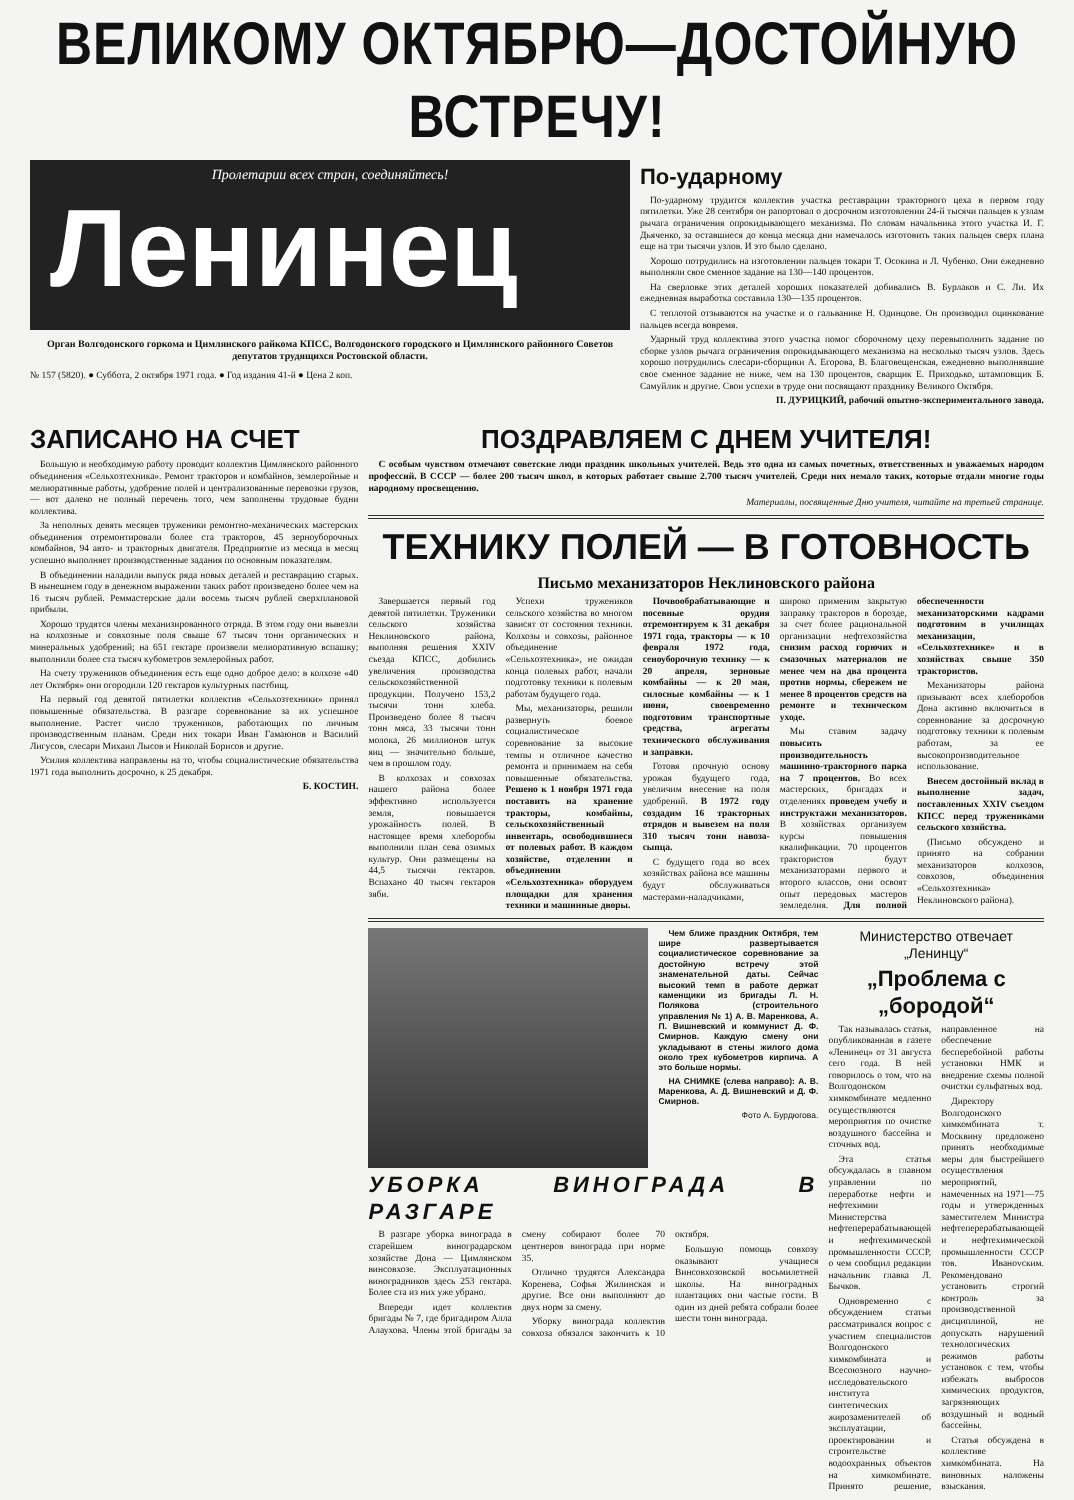ВЕЛИКОМУ ОКТЯБРЮ—ДОСТОЙНУЮ ВСТРЕЧУ!
Пролетарии всех стран, соединяйтесь!
Ленинец
Орган Волгодонского горкома и Цимлянского райкома КПСС, Волгодонского городского и Цимлянского районного Советов депутатов трудящихся Ростовской области.
№ 157 (5820). ● Суббота, 2 октября 1971 года. ● Год издания 41-й ● Цена 2 коп.
По-ударному
По-ударному трудится коллектив участка реставрации тракторного цеха в первом году пятилетки. Уже 28 сентября он рапортовал о досрочном изготовлении 24-й тысячи пальцев к узлам рычага ограничения опрокидывающего механизма. По словам начальника этого участка И. Г. Дьяченко, за оставшиеся до конца месяца дни намечалось изготовить таких пальцев сверх плана еще на три тысячи узлов. И это было сделано.
Хорошо потрудились на изготовлении пальцев токари Т. Осокина и Л. Чубенко. Они ежедневно выполняли свое сменное задание на 130—140 процентов.
На сверловке этих деталей хороших показателей добивались В. Бурлаков и С. Ли. Их ежедневная выработка составила 130—135 процентов.
С теплотой отзываются на участке и о гальванике Н. Одинцове. Он производил оцинкование пальцев всегда вовремя.
Ударный труд коллектива этого участка помог сборочному цеху перевыполнить задание по сборке узлов рычага ограничения опрокидывающего механизма на несколько тысяч узлов. Здесь хорошо потрудились слесари-сборщики А. Егорова, В. Благовещенская, ежедневно выполнявшие свое сменное задание не ниже, чем на 130 процентов, сварщик Е. Приходько, штамповщик Б. Самуйлик и другие. Свои успехи в труде они посвящают празднику Великого Октября.
П. ДУРИЦКИЙ, рабочий опытно-экспериментального завода.
ЗАПИСАНО НА СЧЕТ
Большую и необходимую работу проводит коллектив Цимлянского районного объединения «Сельхозтехника». Ремонт тракторов и комбайнов, землеройные и мелиоративные работы, удобрение полей и централизованные перевозки грузов, — вот далеко не полный перечень того, чем заполнены трудовые будни коллектива.
За неполных девять месяцев труженики ремонтно-механических мастерских объединения отремонтировали более ста тракторов, 45 зерноуборочных комбайнов, 94 авто- и тракторных двигателя. Предприятие из месяца в месяц успешно выполняет производственные задания по основным показателям.
В объединении наладили выпуск ряда новых деталей и реставрацию старых. В нынешнем году в денежном выражении таких работ произведено более чем на 16 тысяч рублей. Реммастерские дали восемь тысяч рублей сверхплановой прибыли.
Хорошо трудятся члены механизированного отряда. В этом году они вывезли на колхозные и совхозные поля свыше 67 тысяч тонн органических и минеральных удобрений; на 651 гектаре произвели мелиоративную вспашку; выполнили более ста тысяч кубометров землеройных работ.
На счету тружеников объединения есть еще одно доброе дело: в колхозе «40 лет Октября» они огородили 120 гектаров культурных пастбищ.
На первый год девятой пятилетки коллектив «Сельхозтехники» принял повышенные обязательства. В разгаре соревнование за их успешное выполнение. Растет число тружеников, работающих по личным производственным планам. Среди них токари Иван Гамаюнов и Василий Лигусов, слесари Михаил Лысов и Николай Борисов и другие.
Усилия коллектива направлены на то, чтобы социалистические обязательства 1971 года выполнить досрочно, к 25 декабря.
Б. КОСТИН.
ПОЗДРАВЛЯЕМ С ДНЕМ УЧИТЕЛЯ!
С особым чувством отмечают советские люди праздник школьных учителей. Ведь это одна из самых почетных, ответственных и уважаемых народом профессий. В СССР — более 200 тысяч школ, в которых работает свыше 2.700 тысяч учителей. Среди них немало таких, которые отдали многие годы народному просвещению.
Материалы, посвященные Дню учителя, читайте на третьей странице.
ТЕХНИКУ ПОЛЕЙ — В ГОТОВНОСТЬ
Письмо механизаторов Неклиновского района
Завершается первый год девятой пятилетки. Труженики сельского хозяйства Неклиновского района, выполняя решения XXIV съезда КПСС, добились увеличения производства сельскохозяйственной продукции. Получено 153,2 тысячи тонн хлеба. Произведено более 8 тысяч тонн мяса, 33 тысячи тонн молока, 26 миллионов штук яиц — значительно больше, чем в прошлом году.
В колхозах и совхозах нашего района более эффективно используется земля, повышается урожайность полей. В настоящее время хлеборобы выполнили план сева озимых культур. Они размещены на 44,5 тысячи гектаров. Вспахано 40 тысяч гектаров зяби.
Успехи тружеников сельского хозяйства во многом зависят от состояния техники. Колхозы и совхозы, районное объединение «Сельхозтехника», не ожидая конца полевых работ, начали подготовку техники к полевым работам будущего года.
Мы, механизаторы, решили развернуть боевое социалистическое соревнование за высокие темпы и отличное качество ремонта и принимаем на себя повышенные обязательства. Решено к 1 ноября 1971 года поставить на хранение тракторы, комбайны, сельскохозяйственный инвентарь, освободившиеся от полевых работ. В каждом хозяйстве, отделении и объединении «Сельхозтехника» оборудуем площадки для хранения техники и машинные дворы.
Почвообрабатывающие и посевные орудия отремонтируем к 31 декабря 1971 года, тракторы — к 10 февраля 1972 года, сеноуборочную технику — к 20 апреля, зерновые комбайны — к 20 мая, силосные комбайны — к 1 июня, своевременно подготовим транспортные средства, агрегаты технического обслуживания и заправки.
Готовя прочную основу урожая будущего года, увеличим внесение на поля удобрений. В 1972 году создадим 16 тракторных отрядов и вывезем на поля 310 тысяч тонн навоза-сыпца.
С будущего года во всех хозяйствах района все машины будут обслуживаться мастерами-наладчиками, широко применим закрытую заправку тракторов в борозде, за счет более рациональной организации нефтехозяйства снизим расход горючих и смазочных материалов не менее чем на два процента против нормы, сбережем не менее 8 процентов средств на ремонте и техническом уходе.
Мы ставим задачу повысить производительность машинно-тракторного парка на 7 процентов. Во всех мастерских, бригадах и отделениях проведем учебу и инструктажи механизаторов. В хозяйствах организуем курсы повышения квалификации. 70 процентов трактористов будут механизаторами первого и второго классов, они освоят опыт передовых мастеров земледелия. Для полной обеспеченности механизаторскими кадрами подготовим в училищах механизации, «Сельхозтехнике» и в хозяйствах свыше 350 трактористов.
Механизаторы района призывают всех хлеборобов Дона активно включиться в соревнование за досрочную подготовку техники к полевым работам, за ее высокопроизводительное использование.
Внесем достойный вклад в выполнение задач, поставленных XXIV съездом КПСС перед тружениками сельского хозяйства.
(Письмо обсуждено и принято на собрании механизаторов колхозов, совхозов, объединения «Сельхозтехника» Неклиновского района).
Чем ближе праздник Октября, тем шире развертывается социалистическое соревнование за достойную встречу этой знаменательной даты. Сейчас высокий темп в работе держат каменщики из бригады Л. Н. Полякова (строительного управления № 1) А. В. Маренкова, А. П. Вишневский и коммунист Д. Ф. Смирнов. Каждую смену они укладывают в стены жилого дома около трех кубометров кирпича. А это больше нормы.
НА СНИМКЕ (слева направо): А. В. Маренкова, А. Д. Вишневский и Д. Ф. Смирнов.
Фото А. Бурдюгова.
УБОРКА ВИНОГРАДА В РАЗГАРЕ
В разгаре уборка винограда в старейшем винограда­рском хозяйстве Дона — Цимлянском винсовхозе. Эксплуатационных виноградников здесь 253 гектара. Более ста из них уже убрано.
Впереди идет коллектив бригады № 7, где бригадиром Алла Алаухова. Члены этой бригады за смену собирают более 70 центнеров винограда при норме 35.
Отлично трудятся Александра Коренева, Софья Жилинская и другие. Все они выполняют до двух норм за смену.
Уборку винограда коллектив совхоза обязался закончить к 10 октября.
Большую помощь совхозу оказывают учащиеся Винсовхозовской восьмилетней школы. На виноградных плантациях они частые гости. В один из дней ребята собрали более шести тонн винограда.
Министерство отвечает „Ленинцу“
„Проблема с „бородой“
Так называлась статья, опубликованная в газете «Ленинец» от 31 августа сего года. В ней говорилось о том, что на Волгодонском химкомбинате медленно осуществляются мероприятия по очистке воздушного бассейна и сточных вод.
Эта статья обсуждалась в главном управлении по переработке нефти и нефтехимии Министерства нефтеперерабатывающей и нефтехимической промышленности СССР, о чем сообщил редакции начальник главка Л. Бычков.
Одновременно с обсуждением статьи рассматривался вопрос с участием специалистов Волгодонского химкомбината и Всесоюзного научно-исследовательского института синтетических жирозаменителей об эксплуатации, проектировании и строительстве водоохранных объектов на химкомбинате. Принято решение, направленное на обеспечение бесперебойной работы установки НМК и внедрение схемы полной очистки сульфатных вод.
Директору Волгодонского химкомбината т. Москвину предложено принять необходимые меры для быстрейшего осуществления мероприятий, намеченных на 1971—75 годы и утвержденных заместителем Министра нефтеперерабатывающей и нефтехимической промышленности СССР тов. Иванovским. Рекомендовано установить строгий контроль за производственной дисциплиной, не допускать нарушений технологических режимов работы установок с тем, чтобы избежать выбросов химических продуктов, загрязняющих воздушный и водный бассейны.
Статья обсуждена в коллективе химкомбината. На виновных наложены взыскания.